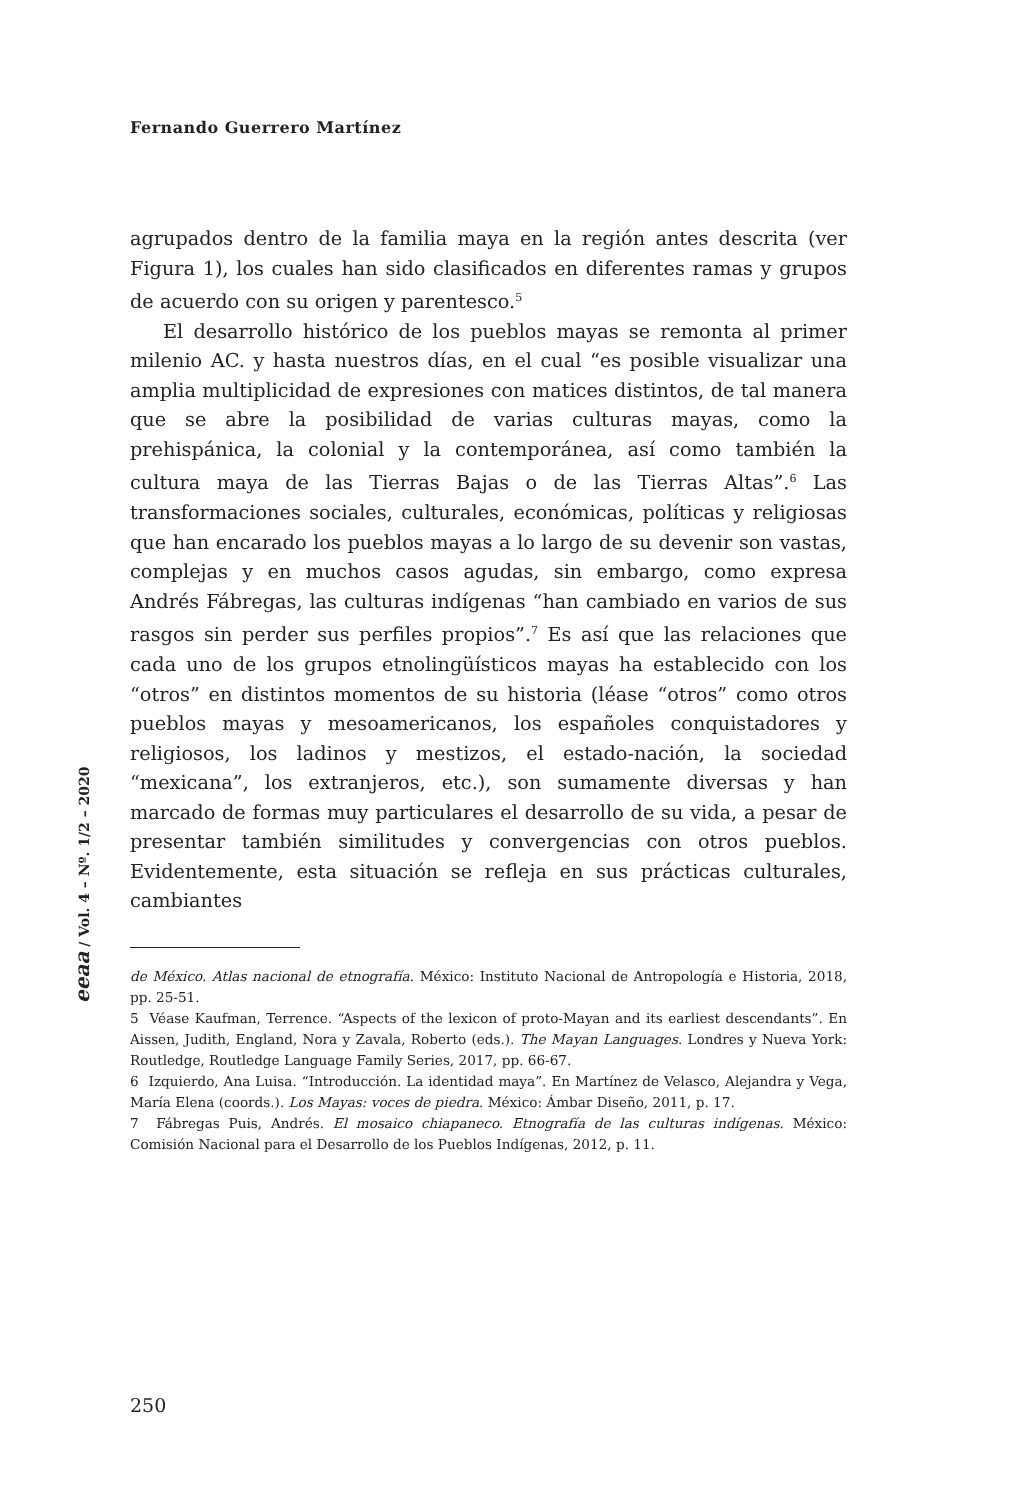Fernando Guerrero Martínez
agrupados dentro de la familia maya en la región antes descrita (ver Figura 1), los cuales han sido clasificados en diferentes ramas y grupos de acuerdo con su origen y parentesco.<sup>5</sup>
El desarrollo histórico de los pueblos mayas se remonta al primer milenio AC. y hasta nuestros días, en el cual “es posible visualizar una amplia multiplicidad de expresiones con matices distintos, de tal manera que se abre la posibilidad de varias culturas mayas, como la prehispánica, la colonial y la contemporánea, así como también la cultura maya de las Tierras Bajas o de las Tierras Altas”.<sup>6</sup> Las transformaciones sociales, culturales, económicas, políticas y religiosas que han encarado los pueblos mayas a lo largo de su devenir son vastas, complejas y en muchos casos agudas, sin embargo, como expresa Andrés Fábregas, las culturas indígenas “han cambiado en varios de sus rasgos sin perder sus perfiles propios”.<sup>7</sup> Es así que las relaciones que cada uno de los grupos etnolingüísticos mayas ha establecido con los “otros” en distintos momentos de su historia (léase “otros” como otros pueblos mayas y mesoamericanos, los españoles conquistadores y religiosos, los ladinos y mestizos, el estado-nación, la sociedad “mexicana”, los extranjeros, etc.), son sumamente diversas y han marcado de formas muy particulares el desarrollo de su vida, a pesar de presentar también similitudes y convergencias con otros pueblos. Evidentemente, esta situación se refleja en sus prácticas culturales, cambiantes
de México. Atlas nacional de etnografía. México: Instituto Nacional de Antropología e Historia, 2018, pp. 25-51.
5 Véase Kaufman, Terrence. “Aspects of the lexicon of proto-Mayan and its earliest descendants”. En Aissen, Judith, England, Nora y Zavala, Roberto (eds.). The Mayan Languages. Londres y Nueva York: Routledge, Routledge Language Family Series, 2017, pp. 66-67.
6 Izquierdo, Ana Luisa. “Introducción. La identidad maya”. En Martínez de Velasco, Alejandra y Vega, María Elena (coords.). Los Mayas: voces de piedra. México: Ámbar Diseño, 2011, p. 17.
7 Fábregas Puis, Andrés. El mosaico chiapaneco. Etnografía de las culturas indígenas. México: Comisión Nacional para el Desarrollo de los Pueblos Indígenas, 2012, p. 11.
eeaa / Vol. 4 – Nº. 1/2 – 2020
250